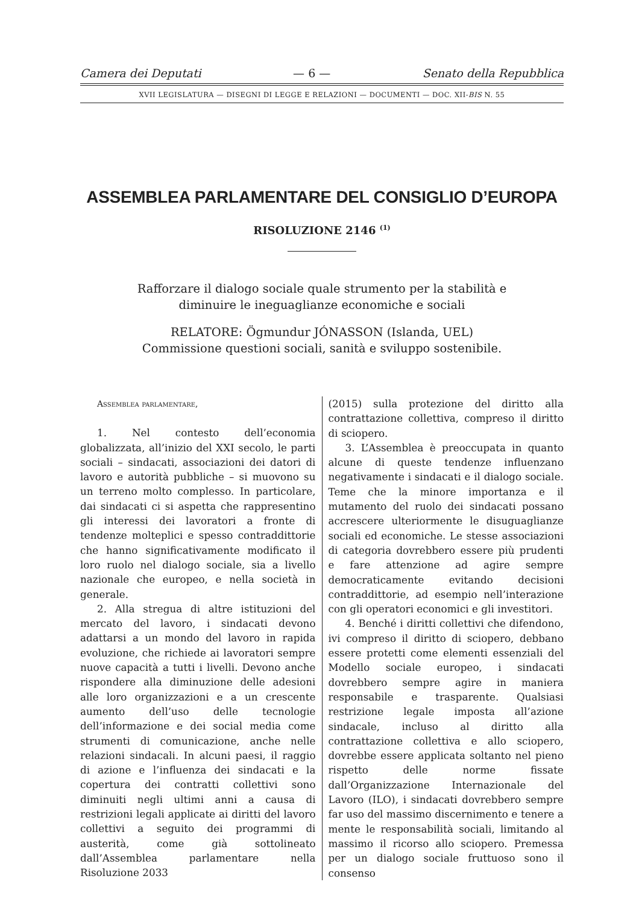Camera dei Deputati — 6 — Senato della Repubblica
XVII LEGISLATURA — DISEGNI DI LEGGE E RELAZIONI — DOCUMENTI — DOC. XII-BIS N. 55
ASSEMBLEA PARLAMENTARE DEL CONSIGLIO D’EUROPA
RISOLUZIONE 2146 <sup>(1)</sup>
Rafforzare il dialogo sociale quale strumento per la stabilità e diminuire le ineguaglianze economiche e sociali
RELATORE: Ögmundur JÓNASSON (Islanda, UEL) Commissione questioni sociali, sanità e sviluppo sostenibile.
Assemblea parlamentare,
1. Nel contesto dell’economia globalizzata, all’inizio del XXI secolo, le parti sociali – sindacati, associazioni dei datori di lavoro e autorità pubbliche – si muovono su un terreno molto complesso. In particolare, dai sindacati ci si aspetta che rappresentino gli interessi dei lavoratori a fronte di tendenze molteplici e spesso contraddittorie che hanno significativamente modificato il loro ruolo nel dialogo sociale, sia a livello nazionale che europeo, e nella società in generale.
2. Alla stregua di altre istituzioni del mercato del lavoro, i sindacati devono adattarsi a un mondo del lavoro in rapida evoluzione, che richiede ai lavoratori sempre nuove capacità a tutti i livelli. Devono anche rispondere alla diminuzione delle adesioni alle loro organizzazioni e a un crescente aumento dell’uso delle tecnologie dell’informazione e dei social media come strumenti di comunicazione, anche nelle relazioni sindacali. In alcuni paesi, il raggio di azione e l’influenza dei sindacati e la copertura dei contratti collettivi sono diminuiti negli ultimi anni a causa di restrizioni legali applicate ai diritti del lavoro collettivi a seguito dei programmi di austerità, come già sottolineato dall’Assemblea parlamentare nella Risoluzione 2033
(2015) sulla protezione del diritto alla contrattazione collettiva, compreso il diritto di sciopero.
3. L’Assemblea è preoccupata in quanto alcune di queste tendenze influenzano negativamente i sindacati e il dialogo sociale. Teme che la minore importanza e il mutamento del ruolo dei sindacati possano accrescere ulteriormente le disuguaglianze sociali ed economiche. Le stesse associazioni di categoria dovrebbero essere più prudenti e fare attenzione ad agire sempre democraticamente evitando decisioni contraddittorie, ad esempio nell’interazione con gli operatori economici e gli investitori.
4. Benché i diritti collettivi che difendono, ivi compreso il diritto di sciopero, debbano essere protetti come elementi essenziali del Modello sociale europeo, i sindacati dovrebbero sempre agire in maniera responsabile e trasparente. Qualsiasi restrizione legale imposta all’azione sindacale, incluso al diritto alla contrattazione collettiva e allo sciopero, dovrebbe essere applicata soltanto nel pieno rispetto delle norme fissate dall’Organizzazione Internazionale del Lavoro (ILO), i sindacati dovrebbero sempre far uso del massimo discernimento e tenere a mente le responsabilità sociali, limitando al massimo il ricorso allo sciopero. Premessa per un dialogo sociale fruttuoso sono il consenso